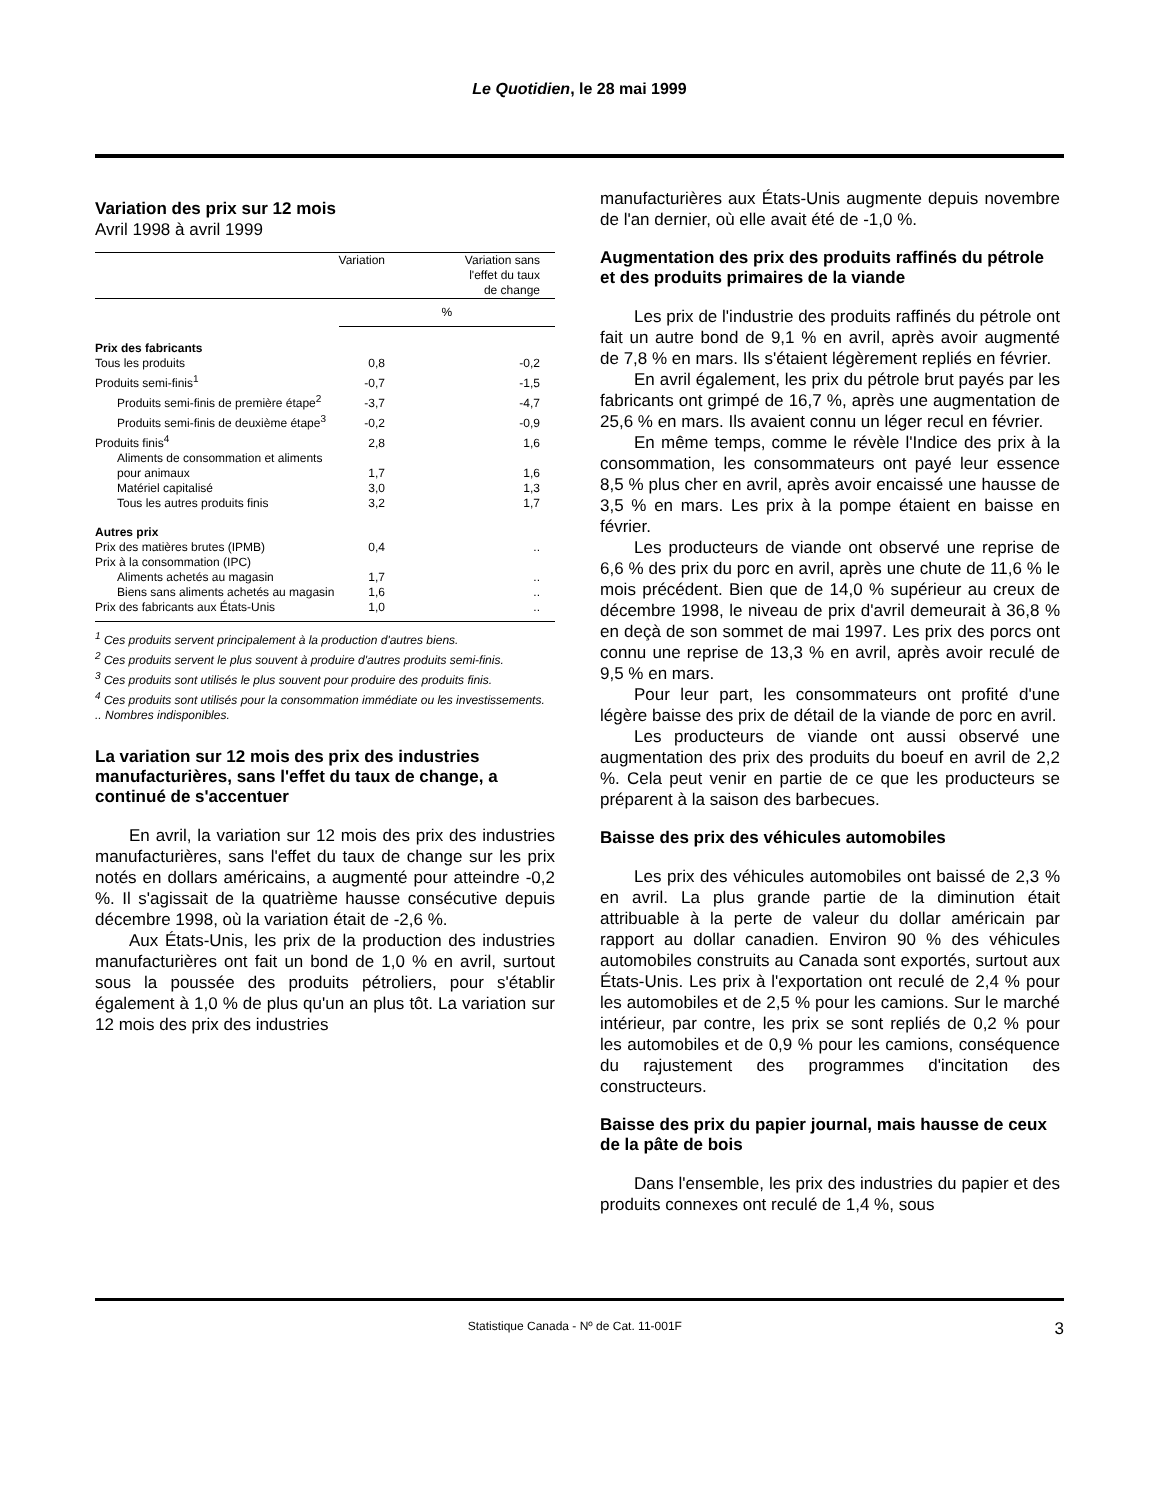Le Quotidien, le 28 mai 1999
Variation des prix sur 12 mois
Avril 1998 à avril 1999
| | Variation | Variation sans l'effet du taux de change |
| --- | --- | --- |
| | % | |
| Prix des fabricants | | |
| Tous les produits | 0,8 | -0,2 |
| Produits semi-finis<sup>1</sup> | -0,7 | -1,5 |
| Produits semi-finis de première étape<sup>2</sup> | -3,7 | -4,7 |
| Produits semi-finis de deuxième étape<sup>3</sup> | -0,2 | -0,9 |
| Produits finis<sup>4</sup> | 2,8 | 1,6 |
| Aliments de consommation et aliments pour animaux | 1,7 | 1,6 |
| Matériel capitalisé | 3,0 | 1,3 |
| Tous les autres produits finis | 3,2 | 1,7 |
| Autres prix | | |
| Prix des matières brutes (IPMB) | 0,4 | .. |
| Prix à la consommation (IPC) | | |
| Aliments achetés au magasin | 1,7 | .. |
| Biens sans aliments achetés au magasin | 1,6 | .. |
| Prix des fabricants aux États-Unis | 1,0 | .. |
<sup>1</sup> Ces produits servent principalement à la production d'autres biens.
<sup>2</sup> Ces produits servent le plus souvent à produire d'autres produits semi-finis.
<sup>3</sup> Ces produits sont utilisés le plus souvent pour produire des produits finis.
<sup>4</sup> Ces produits sont utilisés pour la consommation immédiate ou les investissements.
.. Nombres indisponibles.
La variation sur 12 mois des prix des industries manufacturières, sans l'effet du taux de change, a continué de s'accentuer
En avril, la variation sur 12 mois des prix des industries manufacturières, sans l'effet du taux de change sur les prix notés en dollars américains, a augmenté pour atteindre -0,2 %. Il s'agissait de la quatrième hausse consécutive depuis décembre 1998, où la variation était de -2,6 %.
Aux États-Unis, les prix de la production des industries manufacturières ont fait un bond de 1,0 % en avril, surtout sous la poussée des produits pétroliers, pour s'établir également à 1,0 % de plus qu'un an plus tôt. La variation sur 12 mois des prix des industries
manufacturières aux États-Unis augmente depuis novembre de l'an dernier, où elle avait été de -1,0 %.
Augmentation des prix des produits raffinés du pétrole et des produits primaires de la viande
Les prix de l'industrie des produits raffinés du pétrole ont fait un autre bond de 9,1 % en avril, après avoir augmenté de 7,8 % en mars. Ils s'étaient légèrement repliés en février.
En avril également, les prix du pétrole brut payés par les fabricants ont grimpé de 16,7 %, après une augmentation de 25,6 % en mars. Ils avaient connu un léger recul en février.
En même temps, comme le révèle l'Indice des prix à la consommation, les consommateurs ont payé leur essence 8,5 % plus cher en avril, après avoir encaissé une hausse de 3,5 % en mars. Les prix à la pompe étaient en baisse en février.
Les producteurs de viande ont observé une reprise de 6,6 % des prix du porc en avril, après une chute de 11,6 % le mois précédent. Bien que de 14,0 % supérieur au creux de décembre 1998, le niveau de prix d'avril demeurait à 36,8 % en deçà de son sommet de mai 1997. Les prix des porcs ont connu une reprise de 13,3 % en avril, après avoir reculé de 9,5 % en mars.
Pour leur part, les consommateurs ont profité d'une légère baisse des prix de détail de la viande de porc en avril.
Les producteurs de viande ont aussi observé une augmentation des prix des produits du boeuf en avril de 2,2 %. Cela peut venir en partie de ce que les producteurs se préparent à la saison des barbecues.
Baisse des prix des véhicules automobiles
Les prix des véhicules automobiles ont baissé de 2,3 % en avril. La plus grande partie de la diminution était attribuable à la perte de valeur du dollar américain par rapport au dollar canadien. Environ 90 % des véhicules automobiles construits au Canada sont exportés, surtout aux États-Unis. Les prix à l'exportation ont reculé de 2,4 % pour les automobiles et de 2,5 % pour les camions. Sur le marché intérieur, par contre, les prix se sont repliés de 0,2 % pour les automobiles et de 0,9 % pour les camions, conséquence du rajustement des programmes d'incitation des constructeurs.
Baisse des prix du papier journal, mais hausse de ceux de la pâte de bois
Dans l'ensemble, les prix des industries du papier et des produits connexes ont reculé de 1,4 %, sous
Statistique Canada - Nº de Cat. 11-001F 3